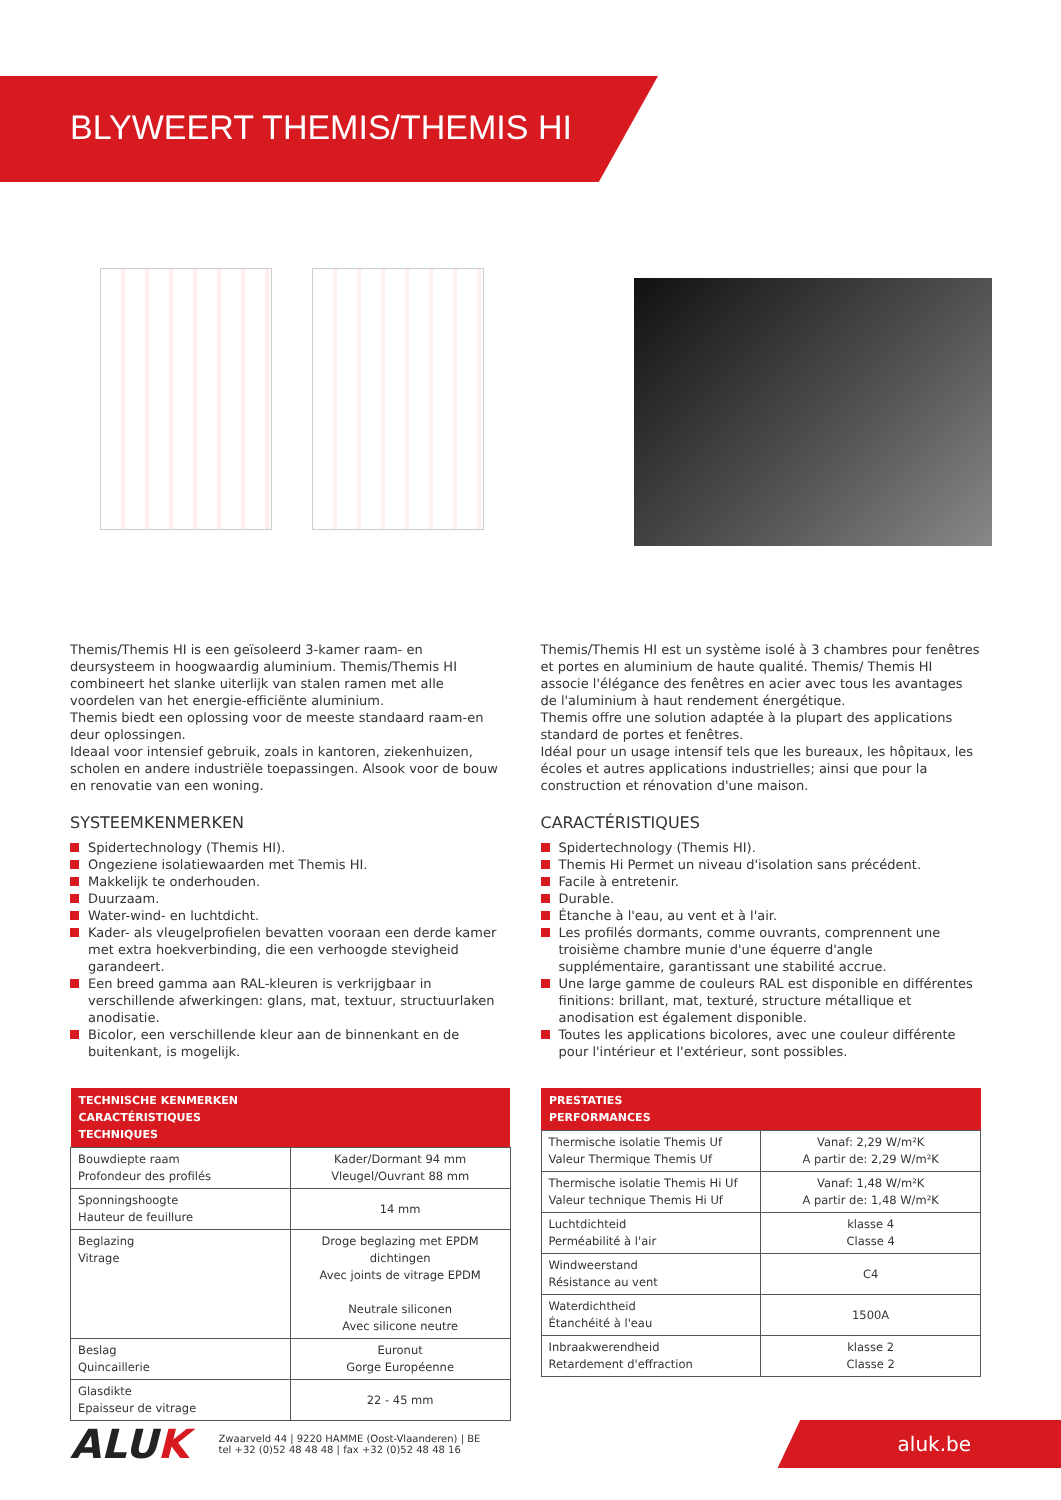BLYWEERT THEMIS/THEMIS HI
Themis/Themis HI is een geïsoleerd 3-kamer raam- en deursysteem in hoogwaardig aluminium. Themis/Themis HI combineert het slanke uiterlijk van stalen ramen met alle voordelen van het energie-efficiënte aluminium.
Themis biedt een oplossing voor de meeste standaard raam-en deur oplossingen.
Ideaal voor intensief gebruik, zoals in kantoren, ziekenhuizen, scholen en andere industriële toepassingen. Alsook voor de bouw en renovatie van een woning.
SYSTEEMKENMERKEN
Spidertechnology (Themis HI).
Ongeziene isolatiewaarden met Themis HI.
Makkelijk te onderhouden.
Duurzaam.
Water-wind- en luchtdicht.
Kader- als vleugelprofielen bevatten vooraan een derde kamer met extra hoekverbinding, die een verhoogde stevigheid garandeert.
Een breed gamma aan RAL-kleuren is verkrijgbaar in verschillende afwerkingen: glans, mat, textuur, structuurlaken anodisatie.
Bicolor, een verschillende kleur aan de binnenkant en de buitenkant, is mogelijk.
| TECHNISCHE KENMERKEN CARACTÉRISTIQUES TECHNIQUES | |
| --- | --- |
| Bouwdiepte raam Profondeur des profilés | Kader/Dormant 94 mm Vleugel/Ouvrant 88 mm |
| Sponningshoogte Hauteur de feuillure | 14 mm |
| Beglazing Vitrage | Droge beglazing met EPDM dichtingen Avec joints de vitrage EPDM Neutrale siliconen Avec silicone neutre |
| Beslag Quincaillerie | Euronut Gorge Européenne |
| Glasdikte Epaisseur de vitrage | 22 - 45 mm |
Themis/Themis HI est un système isolé à 3 chambres pour fenêtres et portes en aluminium de haute qualité. Themis/ Themis HI associe l'élégance des fenêtres en acier avec tous les avantages de l'aluminium à haut rendement énergétique.
Themis offre une solution adaptée à la plupart des applications standard de portes et fenêtres.
Idéal pour un usage intensif tels que les bureaux, les hôpitaux, les écoles et autres applications industrielles; ainsi que pour la construction et rénovation d'une maison.
CARACTÉRISTIQUES
Spidertechnology (Themis HI).
Themis Hi Permet un niveau d'isolation sans précédent.
Facile à entretenir.
Durable.
Étanche à l'eau, au vent et à l'air.
Les profilés dormants, comme ouvrants, comprennent une troisième chambre munie d'une équerre d'angle supplémentaire, garantissant une stabilité accrue.
Une large gamme de couleurs RAL est disponible en différentes finitions: brillant, mat, texturé, structure métallique et anodisation est également disponible.
Toutes les applications bicolores, avec une couleur différente pour l'intérieur et l'extérieur, sont possibles.
| PRESTATIES PERFORMANCES | |
| --- | --- |
| Thermische isolatie Themis Uf Valeur Thermique Themis Uf | Vanaf: 2,29 W/m²K A partir de: 2,29 W/m²K |
| Thermische isolatie Themis Hi Uf Valeur technique Themis Hi Uf | Vanaf: 1,48 W/m²K A partir de: 1,48 W/m²K |
| Luchtdichteid Perméabilité à l'air | klasse 4 Classe 4 |
| Windweerstand Résistance au vent | C4 |
| Waterdichtheid Étanchéité à l'eau | 1500A |
| Inbraakwerendheid Retardement d'effraction | klasse 2 Classe 2 |
ALUK
Zwaarveld 44 | 9220 HAMME (Oost-Vlaanderen) | BE
tel +32 (0)52 48 48 48 | fax +32 (0)52 48 48 16
aluk.be